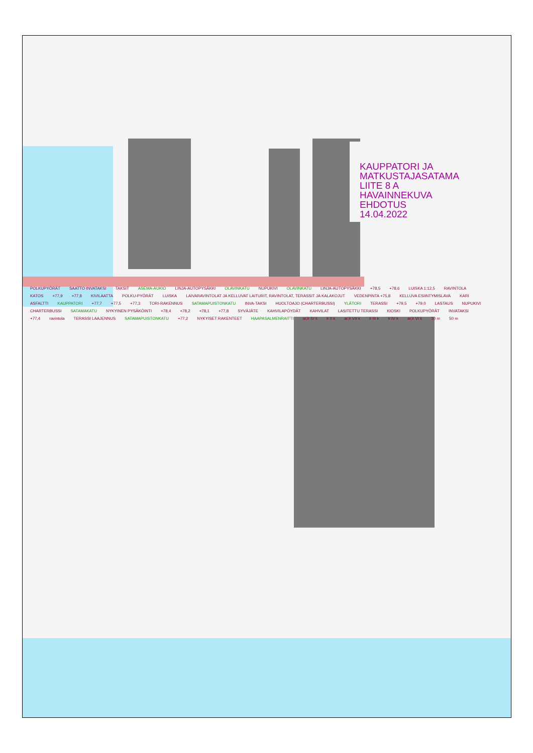KAUPPATORI JA
MATKUSTAJASATAMA
LIITE 8 A
HAVAINNEKUVA
EHDOTUS
14.04.2022
POLKUPYÖRÄT SAATTO INVATAKSI TAKSIT ASEMA-AUKIO LINJA-AUTOPYSÄKKI OLAVINKATU NUPUKIVI OLAVINKATU LINJA-AUTOPYSÄKKI +78,5 +78,6 LUISKA 1:12,5 RAVINTOLA KATOS +77,9 +77,8 KIVILAATTA POLKU-PYÖRÄT LUISKA LAIVARAVINTOLAT JA KELLUVAT LAITURIT, RAVINTOLAT, TERASSIT JA KALAKOJUT VEDENPINTA +75,8 KELLUVA ESIINTYMISLAVA KARI ASFALTTI KAUPPATORI +77,7 +77,5 +77,3 TORI-RAKENNUS SATAMAPUISTONKATU INVA-TAKSI HUOLTOAJO (CHARTERBUSSI) YLÄTORI TERASSI +79,5 +79,0 LASTAUS NUPUKIVI CHARTERBUSSI SATAMAKATU NYKYINEN PYSÄKÖINTI +78,4 +78,2 +78,1 +77,8 SYVÄJÄTE KAHVILAPÖYDÄT KAHVILAT LASITETTU TERASSI KIOSKI POLKUPYÖRÄT INVATAKSI +77,4 ravintola TERASSI LAAJENNUS SATAMAPUISTONKATU +77,2 NYKYISET RAKENTEET HAAPASALMENRAITTI ar,lr IV k lr II k ar,lr VII k lr III k lr IV k ar,lr VI k 10 m 50 m